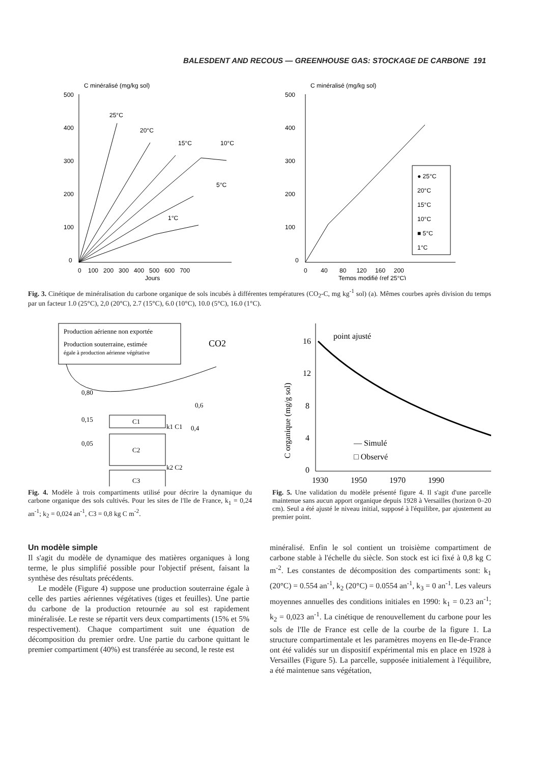BALESDENT AND RECOUS — GREENHOUSE GAS: STOCKAGE DE CARBONE 191
C minéralisé (mg/kg sol)
500
400
300
200
100
0
25°C
20°C
15°C
10°C
5°C
1°C
0 100 200 300 400 500 600 700
Jours
C minéralisé (mg/kg sol)
500
400
300
200
100
0
● 25°C
20°C
15°C
10°C
■ 5°C
1°C
0 40 80 120 160 200
Temps modifié (ref 25°C)
Fig. 3. Cinétique de minéralisation du carbone organique de sols incubés à différentes températures (CO<sub>2</sub>-C, mg kg<sup>-1</sup> sol) (a). Mêmes courbes après division du temps par un facteur 1.0 (25°C), 2,0 (20°C), 2.7 (15°C), 6.0 (10°C), 10.0 (5°C), 16.0 (1°C).
Production aérienne non exportée
Production souterraine, estimée
égale à production aérienne végétative
CO2
0,80
0,15
0,05
0,6
0,4
C1
k1 C1
C2
k2 C2
C3
Fig. 4. Modèle à trois compartiments utilisé pour décrire la dynamique du carbone organique des sols cultivés. Pour les sites de l'Ile de France, k<sub>1</sub> = 0,24 an<sup>-1</sup>; k<sub>2</sub> = 0,024 an<sup>-1</sup>, C3 = 0,8 kg C m<sup>-2</sup>.
16
12
8
4
0
point ajusté
C organique (mg/g sol)
— Simulé
□ Observé
1930 1950 1970 1990
Fig. 5. Une validation du modèle présenté figure 4. Il s'agit d'une parcelle maintenue sans aucun apport organique depuis 1928 à Versailles (horizon 0–20 cm). Seul a été ajusté le niveau initial, supposé à l'équilibre, par ajustement au premier point.
Un modèle simple
Il s'agit du modèle de dynamique des matières organiques à long terme, le plus simplifié possible pour l'objectif présent, faisant la synthèse des résultats précédents.
Le modèle (Figure 4) suppose une production souterraine égale à celle des parties aériennes végétatives (tiges et feuilles). Une partie du carbone de la production retournée au sol est rapidement minéralisée. Le reste se répartit vers deux compartiments (15% et 5% respectivement). Chaque compartiment suit une équation de décomposition du premier ordre. Une partie du carbone quittant le premier compartiment (40%) est transférée au second, le reste est
minéralisé. Enfin le sol contient un troisième compartiment de carbone stable à l'échelle du siècle. Son stock est ici fixé à 0,8 kg C m<sup>-2</sup>. Les constantes de décomposition des compartiments sont: k<sub>1</sub> (20°C) = 0.554 an<sup>-1</sup>, k<sub>2</sub> (20°C) = 0.0554 an<sup>-1</sup>, k<sub>3</sub> = 0 an<sup>-1</sup>. Les valeurs moyennes annuelles des conditions initiales en 1990: k<sub>1</sub> = 0.23 an<sup>-1</sup>; k<sub>2</sub> = 0,023 an<sup>-1</sup>. La cinétique de renouvellement du carbone pour les sols de l'Ile de France est celle de la courbe de la figure 1. La structure compartimentale et les paramètres moyens en Ile-de-France ont été validés sur un dispositif expérimental mis en place en 1928 à Versailles (Figure 5). La parcelle, supposée initialement à l'équilibre, a été maintenue sans végétation,